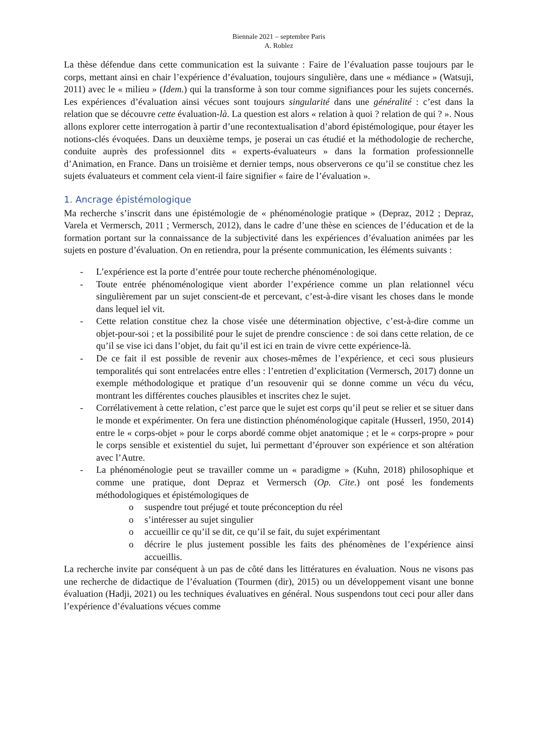Biennale 2021 – septembre Paris
A. Roblez
La thèse défendue dans cette communication est la suivante : Faire de l’évaluation passe toujours par le corps, mettant ainsi en chair l’expérience d’évaluation, toujours singulière, dans une « médiance » (Watsuji, 2011) avec le « milieu » (Idem.) qui la transforme à son tour comme signifiances pour les sujets concernés. Les expériences d’évaluation ainsi vécues sont toujours singularité dans une généralité : c’est dans la relation que se découvre cette évaluation-là. La question est alors « relation à quoi ? relation de qui ? ». Nous allons explorer cette interrogation à partir d’une recontextualisation d’abord épistémologique, pour étayer les notions-clés évoquées. Dans un deuxième temps, je poserai un cas étudié et la méthodologie de recherche, conduite auprès des professionnel dits « experts-évaluateurs » dans la formation professionnelle d’Animation, en France. Dans un troisième et dernier temps, nous observerons ce qu’il se constitue chez les sujets évaluateurs et comment cela vient-il faire signifier « faire de l’évaluation ».
1. Ancrage épistémologique
Ma recherche s’inscrit dans une épistémologie de « phénoménologie pratique » (Depraz, 2012 ; Depraz, Varela et Vermersch, 2011 ; Vermersch, 2012), dans le cadre d’une thèse en sciences de l’éducation et de la formation portant sur la connaissance de la subjectivité dans les expériences d’évaluation animées par les sujets en posture d’évaluation. On en retiendra, pour la présente communication, les éléments suivants :
- L’expérience est la porte d’entrée pour toute recherche phénoménologique.
- Toute entrée phénoménologique vient aborder l’expérience comme un plan relationnel vécu singulièrement par un sujet conscient-de et percevant, c’est-à-dire visant les choses dans le monde dans lequel iel vit.
- Cette relation constitue chez la chose visée une détermination objective, c’est-à-dire comme un objet-pour-soi ; et la possibilité pour le sujet de prendre conscience : de soi dans cette relation, de ce qu’il se vise ici dans l’objet, du fait qu’il est ici en train de vivre cette expérience-là.
- De ce fait il est possible de revenir aux choses-mêmes de l’expérience, et ceci sous plusieurs temporalités qui sont entrelacées entre elles : l’entretien d’explicitation (Vermersch, 2017) donne un exemple méthodologique et pratique d’un resouvenir qui se donne comme un vécu du vécu, montrant les différentes couches plausibles et inscrites chez le sujet.
- Corrélativement à cette relation, c’est parce que le sujet est corps qu’il peut se relier et se situer dans le monde et expérimenter. On fera une distinction phénoménologique capitale (Husserl, 1950, 2014) entre le « corps-objet » pour le corps abordé comme objet anatomique ; et le « corps-propre » pour le corps sensible et existentiel du sujet, lui permettant d’éprouver son expérience et son altération avec l’Autre.
- La phénoménologie peut se travailler comme un « paradigme » (Kuhn, 2018) philosophique et comme une pratique, dont Depraz et Vermersch (Op. Cite.) ont posé les fondements méthodologiques et épistémologiques de
o suspendre tout préjugé et toute préconception du réel
o s’intéresser au sujet singulier
o accueillir ce qu’il se dit, ce qu’il se fait, du sujet expérimentant
o décrire le plus justement possible les faits des phénomènes de l’expérience ainsi accueillis.
La recherche invite par conséquent à un pas de côté dans les littératures en évaluation. Nous ne visons pas une recherche de didactique de l’évaluation (Tourmen (dir), 2015) ou un développement visant une bonne évaluation (Hadji, 2021) ou les techniques évaluatives en général. Nous suspendons tout ceci pour aller dans l’expérience d’évaluations vécues comme